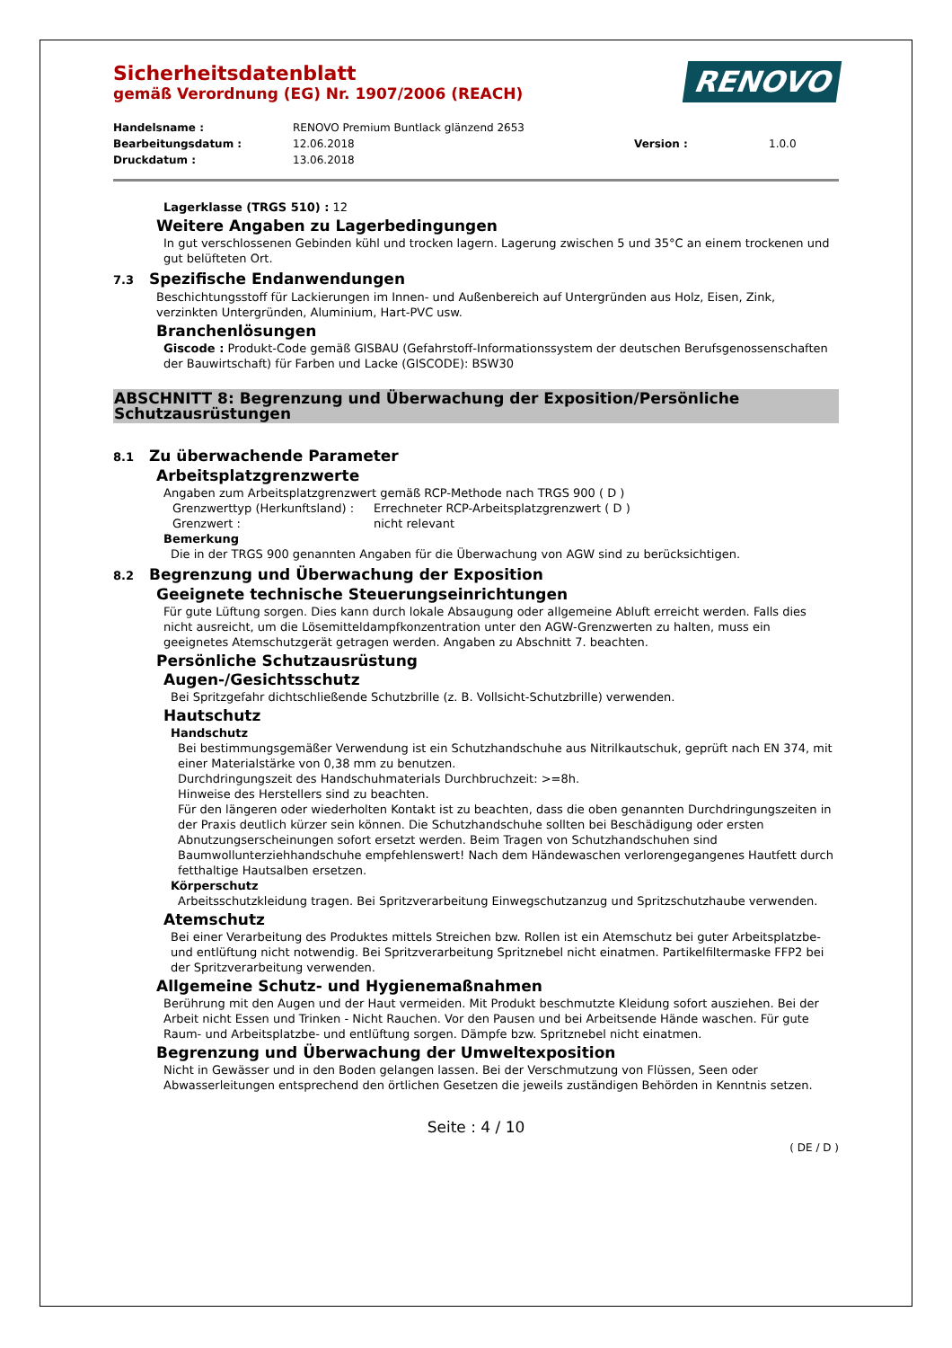RENOVO
Sicherheitsdatenblatt
gemäß Verordnung (EG) Nr. 1907/2006 (REACH)
Handelsname :
RENOVO Premium Buntlack glänzend 2653
Bearbeitungsdatum :
12.06.2018
Version :
1.0.0
Druckdatum :
13.06.2018
Lagerklasse (TRGS 510) : 12
Weitere Angaben zu Lagerbedingungen
In gut verschlossenen Gebinden kühl und trocken lagern. Lagerung zwischen 5 und 35°C an einem trockenen und gut belüfteten Ort.
7.3 Spezifische Endanwendungen
Beschichtungsstoff für Lackierungen im Innen- und Außenbereich auf Untergründen aus Holz, Eisen, Zink, verzinkten Untergründen, Aluminium, Hart-PVC usw.
Branchenlösungen
Giscode : Produkt-Code gemäß GISBAU (Gefahrstoff-Informationssystem der deutschen Berufsgenossenschaften der Bauwirtschaft) für Farben und Lacke (GISCODE): BSW30
ABSCHNITT 8: Begrenzung und Überwachung der Exposition/Persönliche Schutzausrüstungen
8.1 Zu überwachende Parameter
Arbeitsplatzgrenzwerte
Angaben zum Arbeitsplatzgrenzwert gemäß RCP-Methode nach TRGS 900 ( D )
Grenzwerttyp (Herkunftsland) :
Errechneter RCP-Arbeitsplatzgrenzwert ( D )
Grenzwert :
nicht relevant
Bemerkung
Die in der TRGS 900 genannten Angaben für die Überwachung von AGW sind zu berücksichtigen.
8.2 Begrenzung und Überwachung der Exposition
Geeignete technische Steuerungseinrichtungen
Für gute Lüftung sorgen. Dies kann durch lokale Absaugung oder allgemeine Abluft erreicht werden. Falls dies nicht ausreicht, um die Lösemitteldampfkonzentration unter den AGW-Grenzwerten zu halten, muss ein geeignetes Atemschutzgerät getragen werden. Angaben zu Abschnitt 7. beachten.
Persönliche Schutzausrüstung
Augen-/Gesichtsschutz
Bei Spritzgefahr dichtschließende Schutzbrille (z. B. Vollsicht-Schutzbrille) verwenden.
Hautschutz
Handschutz
Bei bestimmungsgemäßer Verwendung ist ein Schutzhandschuhe aus Nitrilkautschuk, geprüft nach EN 374, mit einer Materialstärke von 0,38 mm zu benutzen.
Durchdringungszeit des Handschuhmaterials Durchbruchzeit: >=8h.
Hinweise des Herstellers sind zu beachten.
Für den längeren oder wiederholten Kontakt ist zu beachten, dass die oben genannten Durchdringungszeiten in der Praxis deutlich kürzer sein können. Die Schutzhandschuhe sollten bei Beschädigung oder ersten Abnutzungserscheinungen sofort ersetzt werden. Beim Tragen von Schutzhandschuhen sind Baumwollunterziehhandschuhe empfehlenswert! Nach dem Händewaschen verlorengegangenes Hautfett durch fetthaltige Hautsalben ersetzen.
Körperschutz
Arbeitsschutzkleidung tragen. Bei Spritzverarbeitung Einwegschutzanzug und Spritzschutzhaube verwenden.
Atemschutz
Bei einer Verarbeitung des Produktes mittels Streichen bzw. Rollen ist ein Atemschutz bei guter Arbeitsplatzbe- und entlüftung nicht notwendig. Bei Spritzverarbeitung Spritznebel nicht einatmen. Partikelfiltermaske FFP2 bei der Spritzverarbeitung verwenden.
Allgemeine Schutz- und Hygienemaßnahmen
Berührung mit den Augen und der Haut vermeiden. Mit Produkt beschmutzte Kleidung sofort ausziehen. Bei der Arbeit nicht Essen und Trinken - Nicht Rauchen. Vor den Pausen und bei Arbeitsende Hände waschen. Für gute Raum- und Arbeitsplatzbe- und entlüftung sorgen. Dämpfe bzw. Spritznebel nicht einatmen.
Begrenzung und Überwachung der Umweltexposition
Nicht in Gewässer und in den Boden gelangen lassen. Bei der Verschmutzung von Flüssen, Seen oder Abwasserleitungen entsprechend den örtlichen Gesetzen die jeweils zuständigen Behörden in Kenntnis setzen.
Seite : 4 / 10
( DE / D )